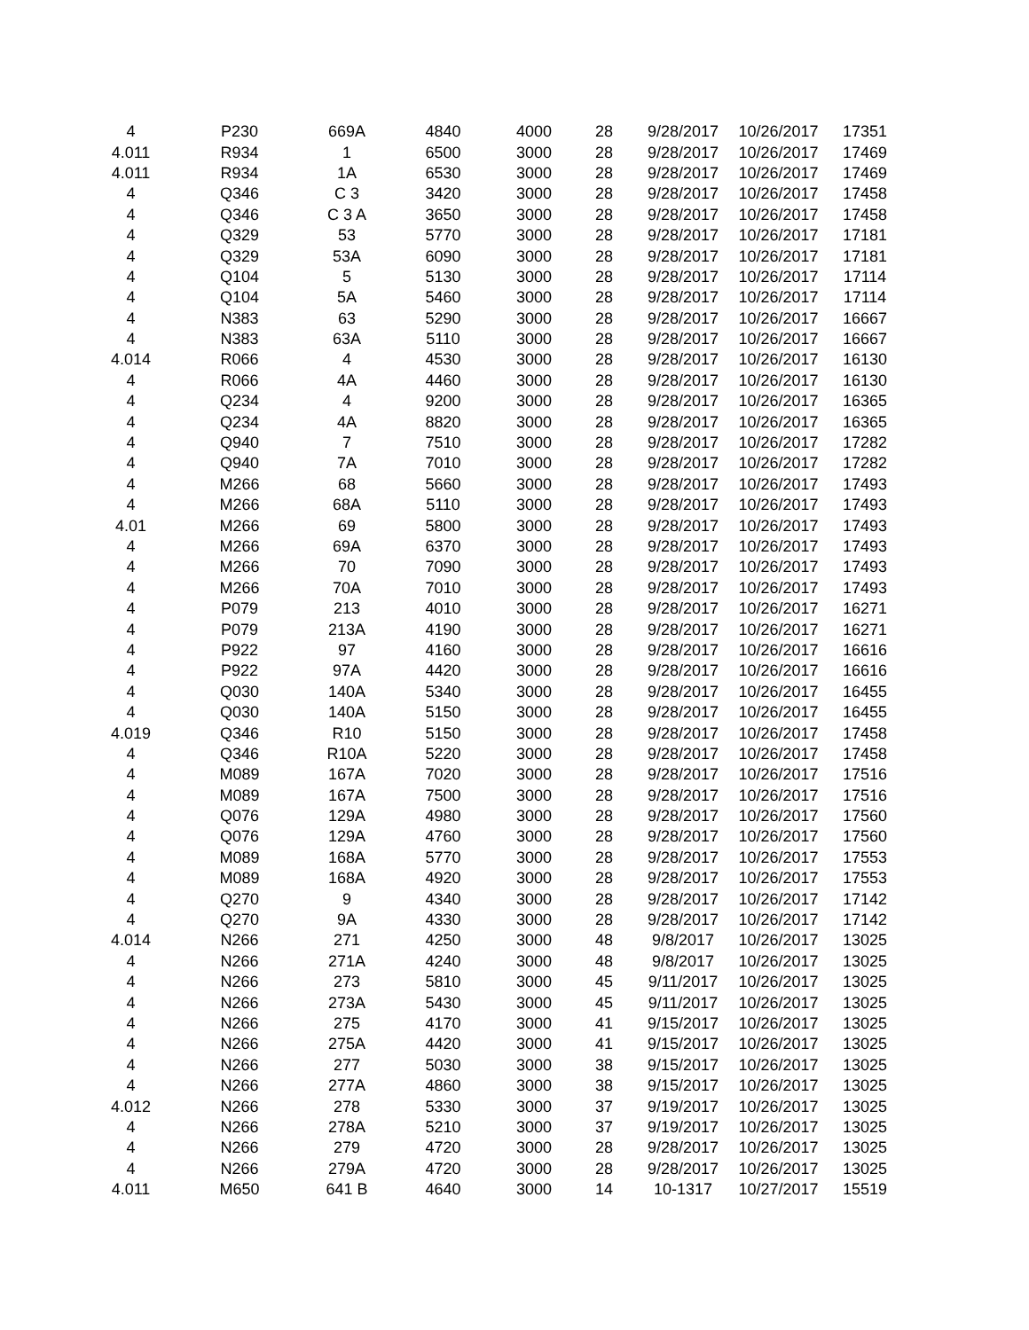| 4 | P230 | 669A | 4840 | 4000 | 28 | 9/28/2017 | 10/26/2017 | 17351 |
| 4.011 | R934 | 1 | 6500 | 3000 | 28 | 9/28/2017 | 10/26/2017 | 17469 |
| 4.011 | R934 | 1A | 6530 | 3000 | 28 | 9/28/2017 | 10/26/2017 | 17469 |
| 4 | Q346 | C 3 | 3420 | 3000 | 28 | 9/28/2017 | 10/26/2017 | 17458 |
| 4 | Q346 | C 3 A | 3650 | 3000 | 28 | 9/28/2017 | 10/26/2017 | 17458 |
| 4 | Q329 | 53 | 5770 | 3000 | 28 | 9/28/2017 | 10/26/2017 | 17181 |
| 4 | Q329 | 53A | 6090 | 3000 | 28 | 9/28/2017 | 10/26/2017 | 17181 |
| 4 | Q104 | 5 | 5130 | 3000 | 28 | 9/28/2017 | 10/26/2017 | 17114 |
| 4 | Q104 | 5A | 5460 | 3000 | 28 | 9/28/2017 | 10/26/2017 | 17114 |
| 4 | N383 | 63 | 5290 | 3000 | 28 | 9/28/2017 | 10/26/2017 | 16667 |
| 4 | N383 | 63A | 5110 | 3000 | 28 | 9/28/2017 | 10/26/2017 | 16667 |
| 4.014 | R066 | 4 | 4530 | 3000 | 28 | 9/28/2017 | 10/26/2017 | 16130 |
| 4 | R066 | 4A | 4460 | 3000 | 28 | 9/28/2017 | 10/26/2017 | 16130 |
| 4 | Q234 | 4 | 9200 | 3000 | 28 | 9/28/2017 | 10/26/2017 | 16365 |
| 4 | Q234 | 4A | 8820 | 3000 | 28 | 9/28/2017 | 10/26/2017 | 16365 |
| 4 | Q940 | 7 | 7510 | 3000 | 28 | 9/28/2017 | 10/26/2017 | 17282 |
| 4 | Q940 | 7A | 7010 | 3000 | 28 | 9/28/2017 | 10/26/2017 | 17282 |
| 4 | M266 | 68 | 5660 | 3000 | 28 | 9/28/2017 | 10/26/2017 | 17493 |
| 4 | M266 | 68A | 5110 | 3000 | 28 | 9/28/2017 | 10/26/2017 | 17493 |
| 4.01 | M266 | 69 | 5800 | 3000 | 28 | 9/28/2017 | 10/26/2017 | 17493 |
| 4 | M266 | 69A | 6370 | 3000 | 28 | 9/28/2017 | 10/26/2017 | 17493 |
| 4 | M266 | 70 | 7090 | 3000 | 28 | 9/28/2017 | 10/26/2017 | 17493 |
| 4 | M266 | 70A | 7010 | 3000 | 28 | 9/28/2017 | 10/26/2017 | 17493 |
| 4 | P079 | 213 | 4010 | 3000 | 28 | 9/28/2017 | 10/26/2017 | 16271 |
| 4 | P079 | 213A | 4190 | 3000 | 28 | 9/28/2017 | 10/26/2017 | 16271 |
| 4 | P922 | 97 | 4160 | 3000 | 28 | 9/28/2017 | 10/26/2017 | 16616 |
| 4 | P922 | 97A | 4420 | 3000 | 28 | 9/28/2017 | 10/26/2017 | 16616 |
| 4 | Q030 | 140A | 5340 | 3000 | 28 | 9/28/2017 | 10/26/2017 | 16455 |
| 4 | Q030 | 140A | 5150 | 3000 | 28 | 9/28/2017 | 10/26/2017 | 16455 |
| 4.019 | Q346 | R10 | 5150 | 3000 | 28 | 9/28/2017 | 10/26/2017 | 17458 |
| 4 | Q346 | R10A | 5220 | 3000 | 28 | 9/28/2017 | 10/26/2017 | 17458 |
| 4 | M089 | 167A | 7020 | 3000 | 28 | 9/28/2017 | 10/26/2017 | 17516 |
| 4 | M089 | 167A | 7500 | 3000 | 28 | 9/28/2017 | 10/26/2017 | 17516 |
| 4 | Q076 | 129A | 4980 | 3000 | 28 | 9/28/2017 | 10/26/2017 | 17560 |
| 4 | Q076 | 129A | 4760 | 3000 | 28 | 9/28/2017 | 10/26/2017 | 17560 |
| 4 | M089 | 168A | 5770 | 3000 | 28 | 9/28/2017 | 10/26/2017 | 17553 |
| 4 | M089 | 168A | 4920 | 3000 | 28 | 9/28/2017 | 10/26/2017 | 17553 |
| 4 | Q270 | 9 | 4340 | 3000 | 28 | 9/28/2017 | 10/26/2017 | 17142 |
| 4 | Q270 | 9A | 4330 | 3000 | 28 | 9/28/2017 | 10/26/2017 | 17142 |
| 4.014 | N266 | 271 | 4250 | 3000 | 48 | 9/8/2017 | 10/26/2017 | 13025 |
| 4 | N266 | 271A | 4240 | 3000 | 48 | 9/8/2017 | 10/26/2017 | 13025 |
| 4 | N266 | 273 | 5810 | 3000 | 45 | 9/11/2017 | 10/26/2017 | 13025 |
| 4 | N266 | 273A | 5430 | 3000 | 45 | 9/11/2017 | 10/26/2017 | 13025 |
| 4 | N266 | 275 | 4170 | 3000 | 41 | 9/15/2017 | 10/26/2017 | 13025 |
| 4 | N266 | 275A | 4420 | 3000 | 41 | 9/15/2017 | 10/26/2017 | 13025 |
| 4 | N266 | 277 | 5030 | 3000 | 38 | 9/15/2017 | 10/26/2017 | 13025 |
| 4 | N266 | 277A | 4860 | 3000 | 38 | 9/15/2017 | 10/26/2017 | 13025 |
| 4.012 | N266 | 278 | 5330 | 3000 | 37 | 9/19/2017 | 10/26/2017 | 13025 |
| 4 | N266 | 278A | 5210 | 3000 | 37 | 9/19/2017 | 10/26/2017 | 13025 |
| 4 | N266 | 279 | 4720 | 3000 | 28 | 9/28/2017 | 10/26/2017 | 13025 |
| 4 | N266 | 279A | 4720 | 3000 | 28 | 9/28/2017 | 10/26/2017 | 13025 |
| 4.011 | M650 | 641 B | 4640 | 3000 | 14 | 10-1317 | 10/27/2017 | 15519 |